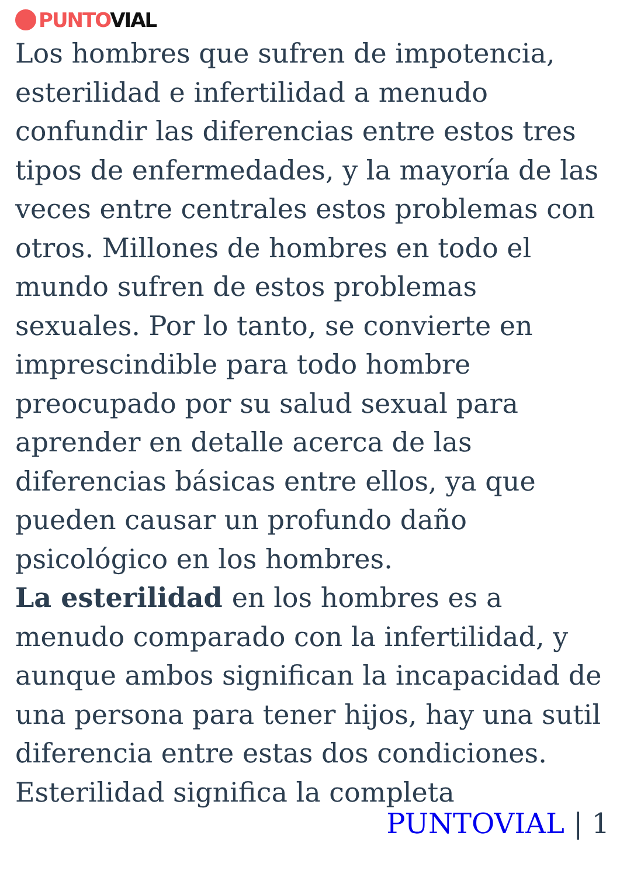PUNTO VIAL
Los hombres que sufren de impotencia, esterilidad e infertilidad a menudo confundir las diferencias entre estos tres tipos de enfermedades, y la mayoría de las veces entre centrales estos problemas con otros. Millones de hombres en todo el mundo sufren de estos problemas sexuales. Por lo tanto, se convierte en imprescindible para todo hombre preocupado por su salud sexual para aprender en detalle acerca de las diferencias básicas entre ellos, ya que pueden causar un profundo daño psicológico en los hombres.
La esterilidad en los hombres es a menudo comparado con la infertilidad, y aunque ambos significan la incapacidad de una persona para tener hijos, hay una sutil diferencia entre estas dos condiciones. Esterilidad significa la completa
PUNTOVIAL | 1